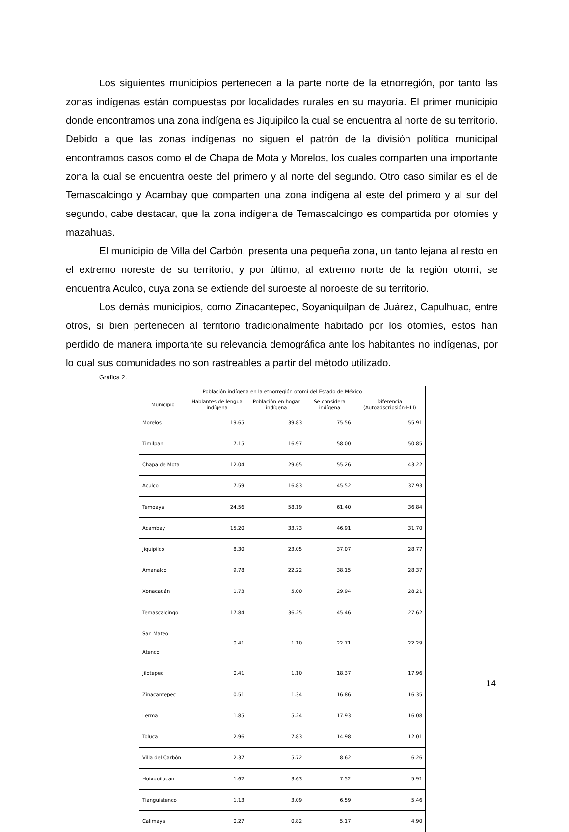Los siguientes municipios pertenecen a la parte norte de la etnorregión, por tanto las zonas indígenas están compuestas por localidades rurales en su mayoría. El primer municipio donde encontramos una zona indígena es Jiquipilco la cual se encuentra al norte de su territorio. Debido a que las zonas indígenas no siguen el patrón de la división política municipal encontramos casos como el de Chapa de Mota y Morelos, los cuales comparten una importante zona la cual se encuentra oeste del primero y al norte del segundo. Otro caso similar es el de Temascalcingo y Acambay que comparten una zona indígena al este del primero y al sur del segundo, cabe destacar, que la zona indígena de Temascalcingo es compartida por otomíes y mazahuas.
El municipio de Villa del Carbón, presenta una pequeña zona, un tanto lejana al resto en el extremo noreste de su territorio, y por último, al extremo norte de la región otomí, se encuentra Aculco, cuya zona se extiende del suroeste al noroeste de su territorio.
Los demás municipios, como Zinacantepec, Soyaniquilpan de Juárez, Capulhuac, entre otros, si bien pertenecen al territorio tradicionalmente habitado por los otomíes, estos han perdido de manera importante su relevancia demográfica ante los habitantes no indígenas, por lo cual sus comunidades no son rastreables a partir del método utilizado.
Gráfica 2.
| Población indígena en la etnorregión otomí del Estado de México | | | | |
| --- | --- | --- | --- | --- |
| Municipio | Hablantes de lengua indígena | Población en hogar indígena | Se considera indígena | Diferencia (Autoadscripsión-HLI) |
| Morelos | 19.65 | 39.83 | 75.56 | 55.91 |
| Timilpan | 7.15 | 16.97 | 58.00 | 50.85 |
| Chapa de Mota | 12.04 | 29.65 | 55.26 | 43.22 |
| Aculco | 7.59 | 16.83 | 45.52 | 37.93 |
| Temoaya | 24.56 | 58.19 | 61.40 | 36.84 |
| Acambay | 15.20 | 33.73 | 46.91 | 31.70 |
| Jiquipilco | 8.30 | 23.05 | 37.07 | 28.77 |
| Amanalco | 9.78 | 22.22 | 38.15 | 28.37 |
| Xonacatlán | 1.73 | 5.00 | 29.94 | 28.21 |
| Temascalcingo | 17.84 | 36.25 | 45.46 | 27.62 |
| San Mateo Atenco | 0.41 | 1.10 | 22.71 | 22.29 |
| Jilotepec | 0.41 | 1.10 | 18.37 | 17.96 |
| Zinacantepec | 0.51 | 1.34 | 16.86 | 16.35 |
| Lerma | 1.85 | 5.24 | 17.93 | 16.08 |
| Toluca | 2.96 | 7.83 | 14.98 | 12.01 |
| Villa del Carbón | 2.37 | 5.72 | 8.62 | 6.26 |
| Huixquilucan | 1.62 | 3.63 | 7.52 | 5.91 |
| Tianguistenco | 1.13 | 3.09 | 6.59 | 5.46 |
| Calimaya | 0.27 | 0.82 | 5.17 | 4.90 |
14